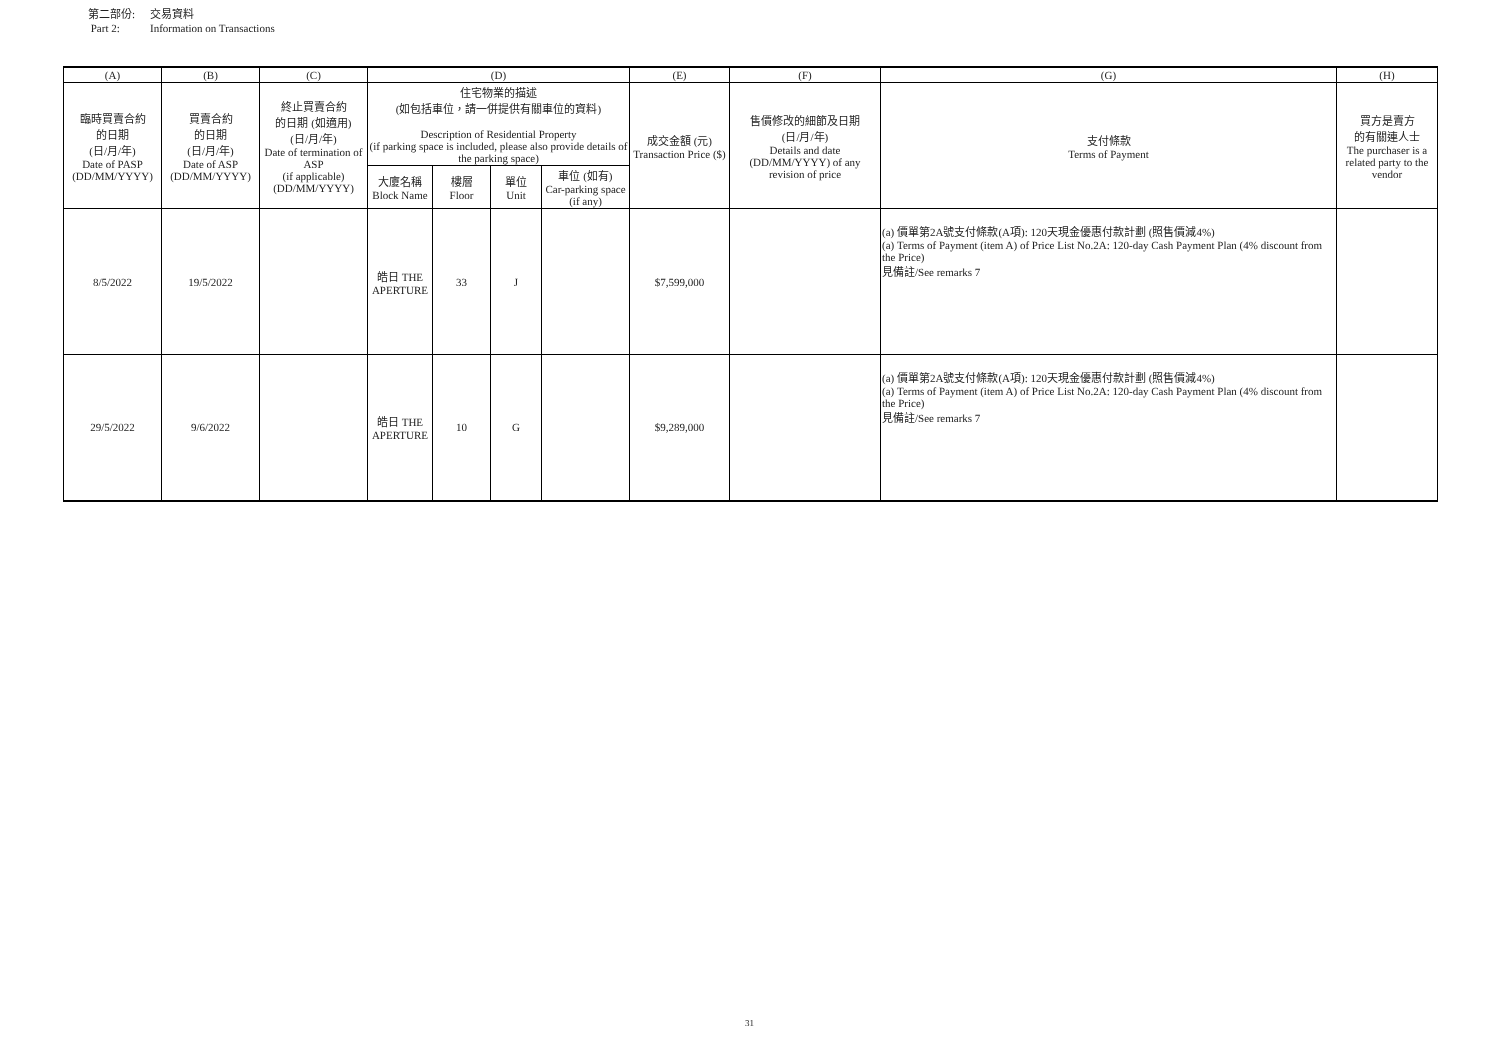第二部份: 交易資料
Part 2: Information on Transactions
| (A) | (B) | (C) | (D) | | | | (E) | (F) | (G) | (H) |
| --- | --- | --- | --- | --- | --- | --- | --- | --- | --- | --- |
| 臨時買賣合約 的日期 (日/月/年) Date of PASP (DD/MM/YYYY) | 買賣合約 的日期 (日/月/年) Date of ASP (DD/MM/YYYY) | 終止買賣合約 的日期 (如適用) (日/月/年) Date of termination of ASP (if applicable) (DD/MM/YYYY) | 住宅物業的描述 (如包括車位，請一併提供有關車位的資料) Description of Residential Property (if parking space is included, please also provide details of the parking space) | | | | 成交金額 (元) Transaction Price ($) | 售價修改的細節及日期 (日/月/年) Details and date (DD/MM/YYYY) of any revision of price | 支付條款 Terms of Payment | 買方是賣方 的有關連人士 The purchaser is a related party to the vendor |
| | | | 大廈名稱 Block Name | 樓層 Floor | 單位 Unit | 車位 (如有) Car-parking space (if any) | | | | |
| 8/5/2022 | 19/5/2022 | | 皓日 THE APERTURE | 33 | J | | $7,599,000 | | (a) 價單第2A號支付條款(A項): 120天現金優惠付款計劃 (照售價減4%) (a) Terms of Payment (item A) of Price List No.2A: 120-day Cash Payment Plan (4% discount from the Price) 見備註/See remarks 7 | |
| 29/5/2022 | 9/6/2022 | | 皓日 THE APERTURE | 10 | G | | $9,289,000 | | (a) 價單第2A號支付條款(A項): 120天現金優惠付款計劃 (照售價減4%) (a) Terms of Payment (item A) of Price List No.2A: 120-day Cash Payment Plan (4% discount from the Price) 見備註/See remarks 7 | |
31